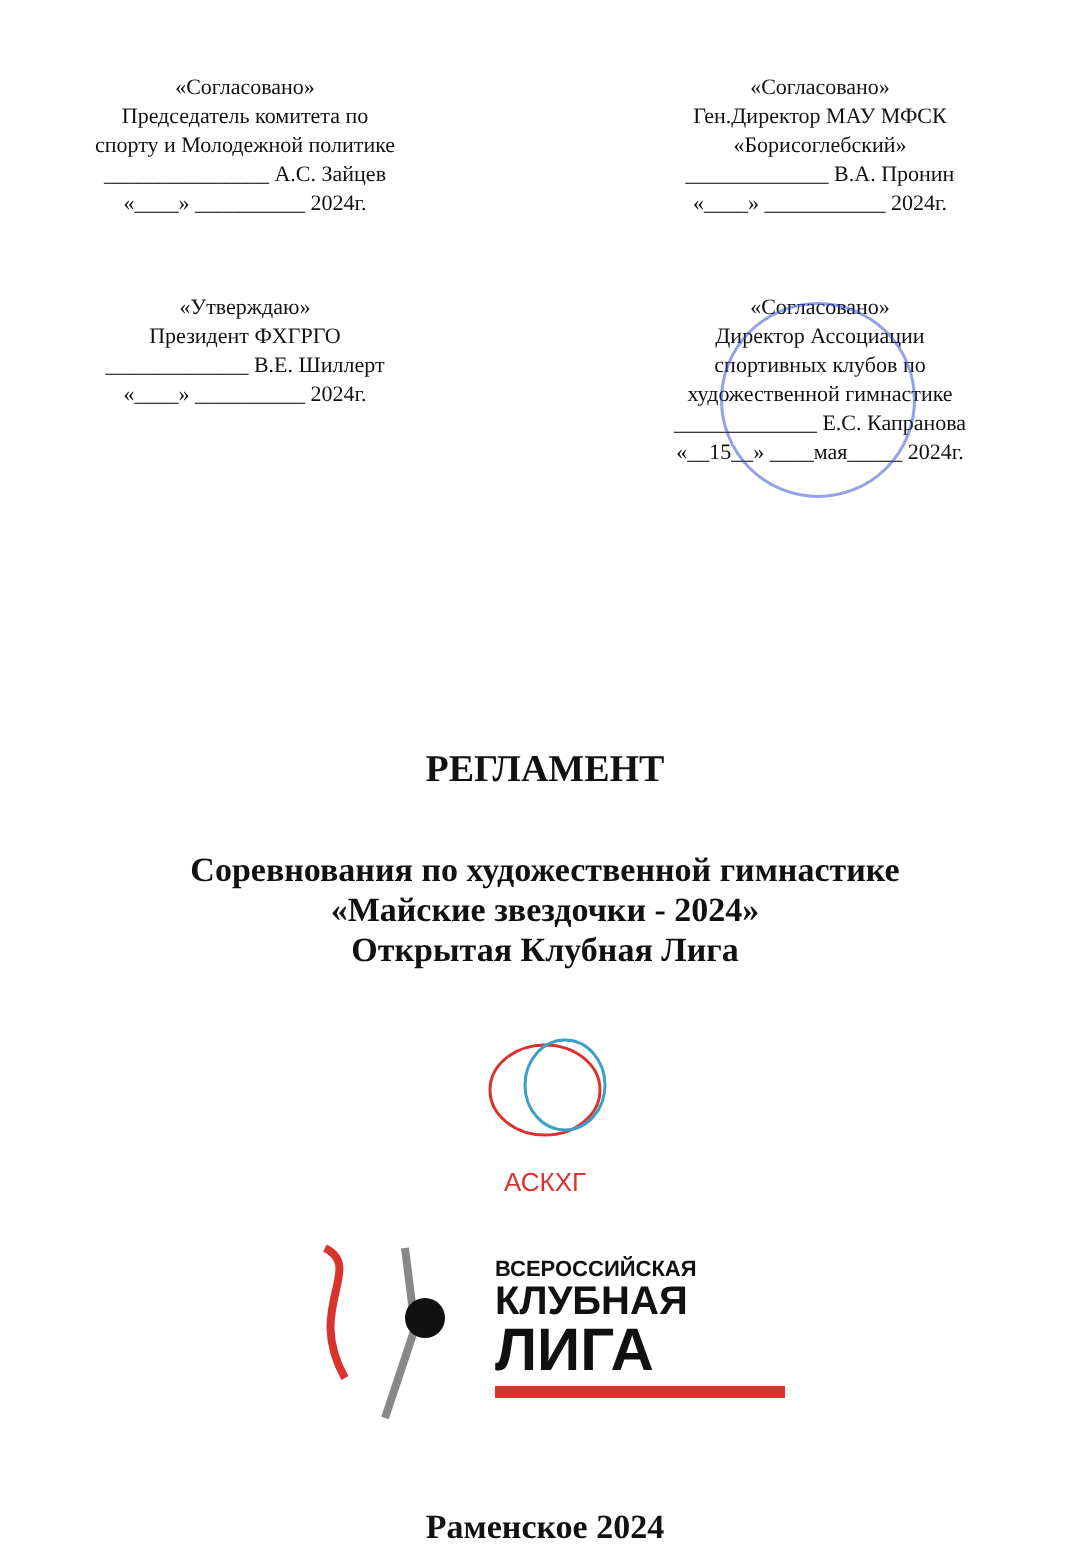«Согласовано»
Председатель комитета по
спорту и Молодежной политике
_______________ А.С. Зайцев
«____» __________ 2024г.
«Согласовано»
Ген.Директор МАУ МФСК
«Борисоглебский»
_____________ В.А. Пронин
«____» ___________ 2024г.
«Утверждаю»
Президент ФХГРГО
_____________ В.Е. Шиллерт
«____» __________ 2024г.
«Согласовано»
Директор Ассоциации
спортивных клубов по
художественной гимнастике
_____________ Е.С. Капранова
«__15__» ____мая_____ 2024г.
РЕГЛАМЕНТ
Соревнования по художественной гимнастике
«Майские звездочки - 2024»
Открытая Клубная Лига
АСКХГ
ВСЕРОССИЙСКАЯ
КЛУБНАЯ
ЛИГА
Раменское 2024